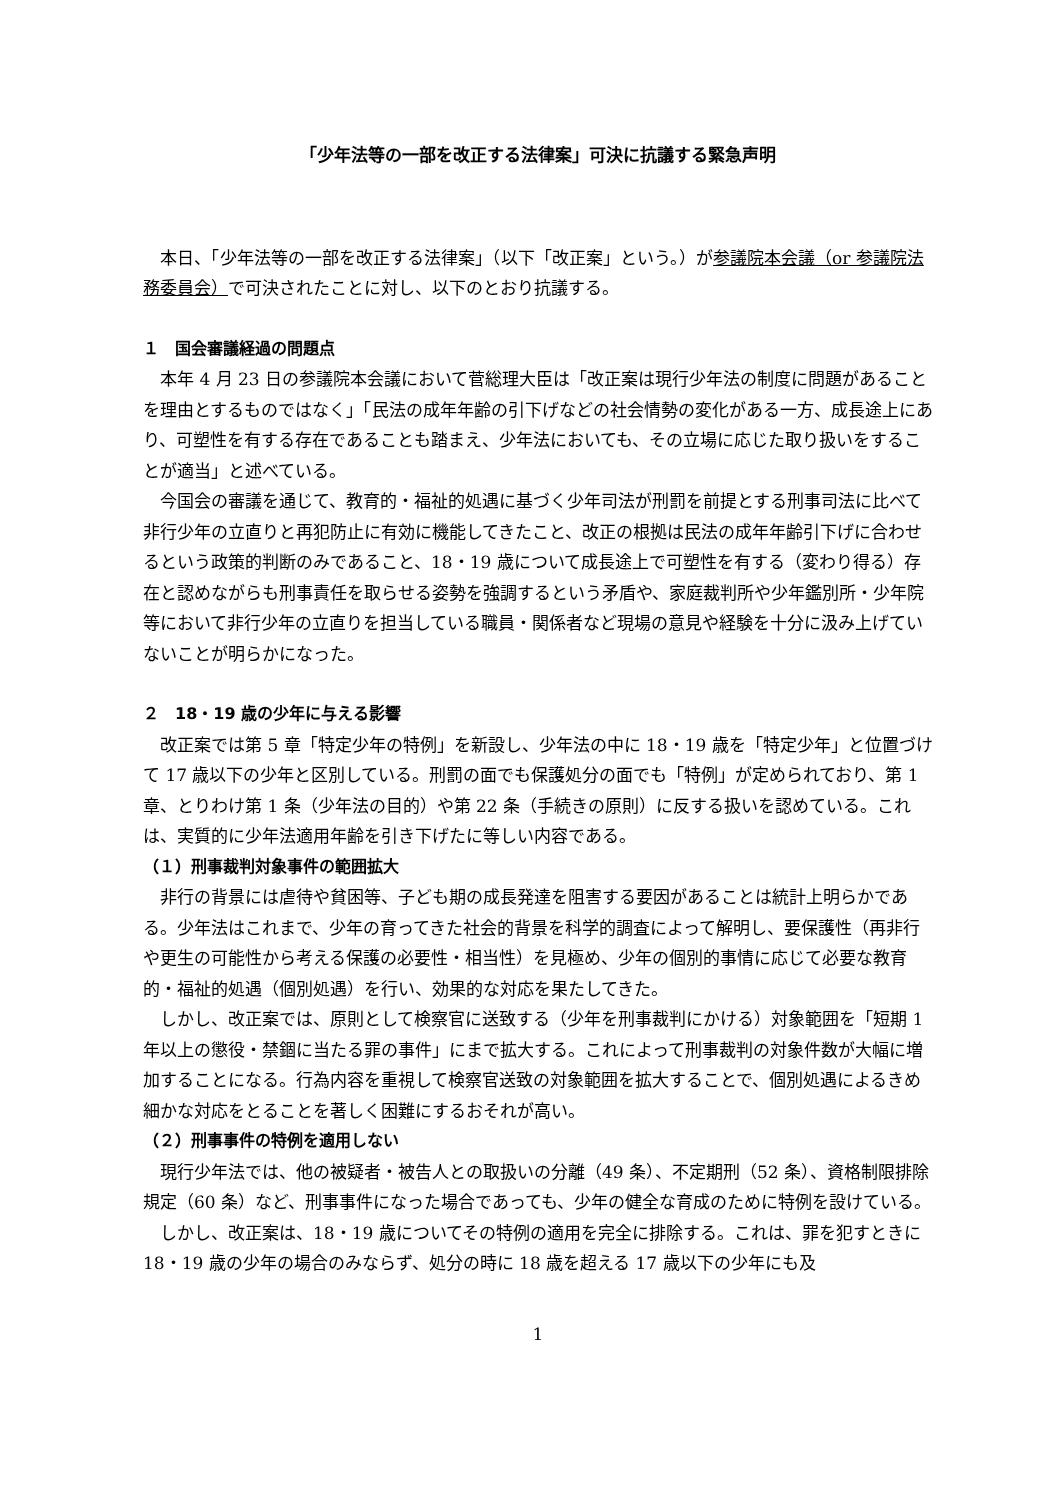「少年法等の一部を改正する法律案」可決に抗議する緊急声明
本日、「少年法等の一部を改正する法律案」（以下「改正案」という。）が参議院本会議（or 参議院法務委員会）で可決されたことに対し、以下のとおり抗議する。
１　国会審議経過の問題点
本年 4 月 23 日の参議院本会議において菅総理大臣は「改正案は現行少年法の制度に問題があることを理由とするものではなく」「民法の成年年齢の引下げなどの社会情勢の変化がある一方、成長途上にあり、可塑性を有する存在であることも踏まえ、少年法においても、その立場に応じた取り扱いをすることが適当」と述べている。
今国会の審議を通じて、教育的・福祉的処遇に基づく少年司法が刑罰を前提とする刑事司法に比べて非行少年の立直りと再犯防止に有効に機能してきたこと、改正の根拠は民法の成年年齢引下げに合わせるという政策的判断のみであること、18・19 歳について成長途上で可塑性を有する（変わり得る）存在と認めながらも刑事責任を取らせる姿勢を強調するという矛盾や、家庭裁判所や少年鑑別所・少年院等において非行少年の立直りを担当している職員・関係者など現場の意見や経験を十分に汲み上げていないことが明らかになった。
２　18・19 歳の少年に与える影響
改正案では第 5 章「特定少年の特例」を新設し、少年法の中に 18・19 歳を「特定少年」と位置づけて 17 歳以下の少年と区別している。刑罰の面でも保護処分の面でも「特例」が定められており、第 1 章、とりわけ第 1 条（少年法の目的）や第 22 条（手続きの原則）に反する扱いを認めている。これは、実質的に少年法適用年齢を引き下げたに等しい内容である。
（１）刑事裁判対象事件の範囲拡大
非行の背景には虐待や貧困等、子ども期の成長発達を阻害する要因があることは統計上明らかである。少年法はこれまで、少年の育ってきた社会的背景を科学的調査によって解明し、要保護性（再非行や更生の可能性から考える保護の必要性・相当性）を見極め、少年の個別的事情に応じて必要な教育的・福祉的処遇（個別処遇）を行い、効果的な対応を果たしてきた。
しかし、改正案では、原則として検察官に送致する（少年を刑事裁判にかける）対象範囲を「短期 1 年以上の懲役・禁錮に当たる罪の事件」にまで拡大する。これによって刑事裁判の対象件数が大幅に増加することになる。行為内容を重視して検察官送致の対象範囲を拡大することで、個別処遇によるきめ細かな対応をとることを著しく困難にするおそれが高い。
（２）刑事事件の特例を適用しない
現行少年法では、他の被疑者・被告人との取扱いの分離（49 条）、不定期刑（52 条）、資格制限排除規定（60 条）など、刑事事件になった場合であっても、少年の健全な育成のために特例を設けている。
しかし、改正案は、18・19 歳についてその特例の適用を完全に排除する。これは、罪を犯すときに 18・19 歳の少年の場合のみならず、処分の時に 18 歳を超える 17 歳以下の少年にも及
1